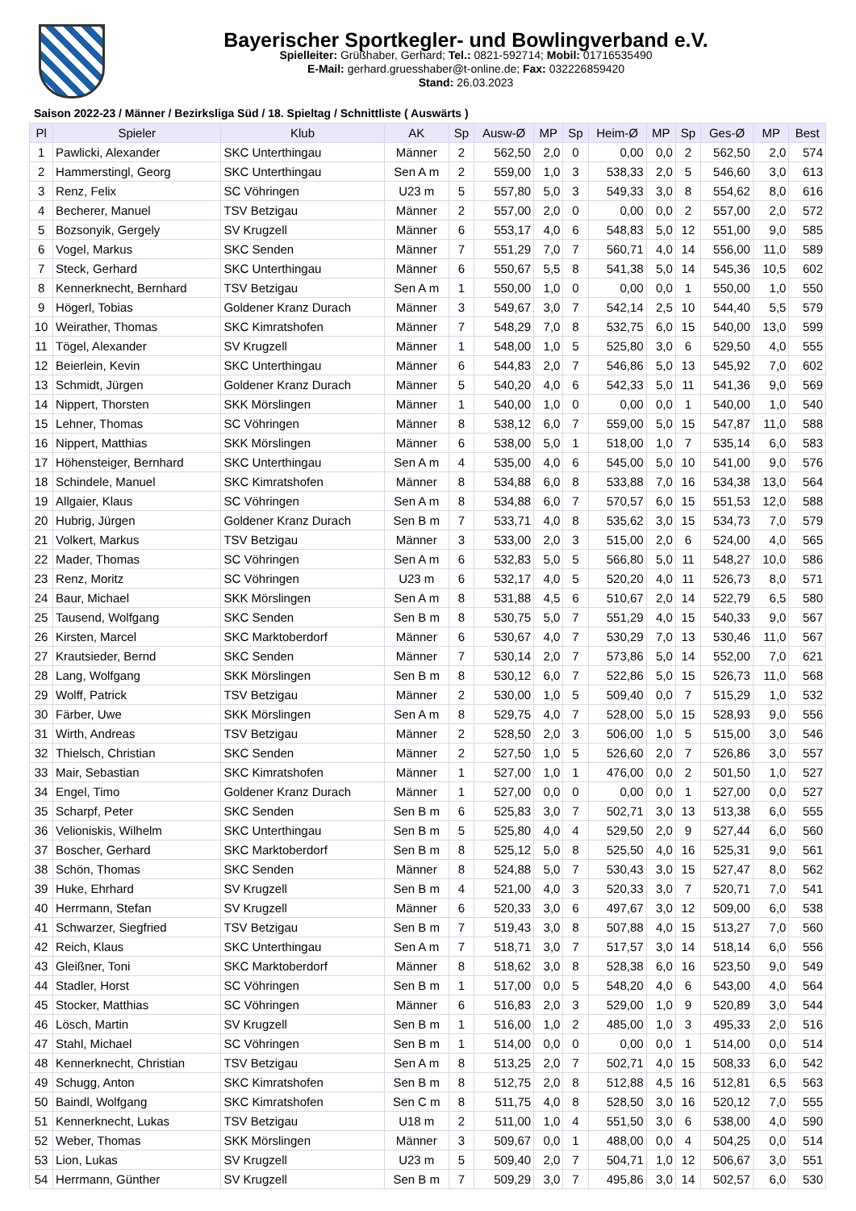Bayerischer Sportkegler- und Bowlingverband e.V.
Spielleiter: Grüßhaber, Gerhard; Tel.: 0821-592714; Mobil: 01716535490
E-Mail: gerhard.gruesshaber@t-online.de; Fax: 032226859420
Stand: 26.03.2023
Saison 2022-23 / Männer / Bezirksliga Süd / 18. Spieltag / Schnittliste ( Auswärts )
| Pl | Spieler | Klub | AK | Sp | Ausw-Ø | MP | Sp | Heim-Ø | MP | Sp | Ges-Ø | MP | Best |
| --- | --- | --- | --- | --- | --- | --- | --- | --- | --- | --- | --- | --- | --- |
| 1 | Pawlicki, Alexander | SKC Unterthingau | Männer | 2 | 562,50 | 2,0 | 0 | 0,00 | 0,0 | 2 | 562,50 | 2,0 | 574 |
| 2 | Hammerstingl, Georg | SKC Unterthingau | Sen A m | 2 | 559,00 | 1,0 | 3 | 538,33 | 2,0 | 5 | 546,60 | 3,0 | 613 |
| 3 | Renz, Felix | SC Vöhringen | U23 m | 5 | 557,80 | 5,0 | 3 | 549,33 | 3,0 | 8 | 554,62 | 8,0 | 616 |
| 4 | Becherer, Manuel | TSV Betzigau | Männer | 2 | 557,00 | 2,0 | 0 | 0,00 | 0,0 | 2 | 557,00 | 2,0 | 572 |
| 5 | Bozsonyik, Gergely | SV Krugzell | Männer | 6 | 553,17 | 4,0 | 6 | 548,83 | 5,0 | 12 | 551,00 | 9,0 | 585 |
| 6 | Vogel, Markus | SKC Senden | Männer | 7 | 551,29 | 7,0 | 7 | 560,71 | 4,0 | 14 | 556,00 | 11,0 | 589 |
| 7 | Steck, Gerhard | SKC Unterthingau | Männer | 6 | 550,67 | 5,5 | 8 | 541,38 | 5,0 | 14 | 545,36 | 10,5 | 602 |
| 8 | Kennerknecht, Bernhard | TSV Betzigau | Sen A m | 1 | 550,00 | 1,0 | 0 | 0,00 | 0,0 | 1 | 550,00 | 1,0 | 550 |
| 9 | Högerl, Tobias | Goldener Kranz Durach | Männer | 3 | 549,67 | 3,0 | 7 | 542,14 | 2,5 | 10 | 544,40 | 5,5 | 579 |
| 10 | Weirather, Thomas | SKC Kimratshofen | Männer | 7 | 548,29 | 7,0 | 8 | 532,75 | 6,0 | 15 | 540,00 | 13,0 | 599 |
| 11 | Tögel, Alexander | SV Krugzell | Männer | 1 | 548,00 | 1,0 | 5 | 525,80 | 3,0 | 6 | 529,50 | 4,0 | 555 |
| 12 | Beierlein, Kevin | SKC Unterthingau | Männer | 6 | 544,83 | 2,0 | 7 | 546,86 | 5,0 | 13 | 545,92 | 7,0 | 602 |
| 13 | Schmidt, Jürgen | Goldener Kranz Durach | Männer | 5 | 540,20 | 4,0 | 6 | 542,33 | 5,0 | 11 | 541,36 | 9,0 | 569 |
| 14 | Nippert, Thorsten | SKK Mörslingen | Männer | 1 | 540,00 | 1,0 | 0 | 0,00 | 0,0 | 1 | 540,00 | 1,0 | 540 |
| 15 | Lehner, Thomas | SC Vöhringen | Männer | 8 | 538,12 | 6,0 | 7 | 559,00 | 5,0 | 15 | 547,87 | 11,0 | 588 |
| 16 | Nippert, Matthias | SKK Mörslingen | Männer | 6 | 538,00 | 5,0 | 1 | 518,00 | 1,0 | 7 | 535,14 | 6,0 | 583 |
| 17 | Höhensteiger, Bernhard | SKC Unterthingau | Sen A m | 4 | 535,00 | 4,0 | 6 | 545,00 | 5,0 | 10 | 541,00 | 9,0 | 576 |
| 18 | Schindele, Manuel | SKC Kimratshofen | Männer | 8 | 534,88 | 6,0 | 8 | 533,88 | 7,0 | 16 | 534,38 | 13,0 | 564 |
| 19 | Allgaier, Klaus | SC Vöhringen | Sen A m | 8 | 534,88 | 6,0 | 7 | 570,57 | 6,0 | 15 | 551,53 | 12,0 | 588 |
| 20 | Hubrig, Jürgen | Goldener Kranz Durach | Sen B m | 7 | 533,71 | 4,0 | 8 | 535,62 | 3,0 | 15 | 534,73 | 7,0 | 579 |
| 21 | Volkert, Markus | TSV Betzigau | Männer | 3 | 533,00 | 2,0 | 3 | 515,00 | 2,0 | 6 | 524,00 | 4,0 | 565 |
| 22 | Mader, Thomas | SC Vöhringen | Sen A m | 6 | 532,83 | 5,0 | 5 | 566,80 | 5,0 | 11 | 548,27 | 10,0 | 586 |
| 23 | Renz, Moritz | SC Vöhringen | U23 m | 6 | 532,17 | 4,0 | 5 | 520,20 | 4,0 | 11 | 526,73 | 8,0 | 571 |
| 24 | Baur, Michael | SKK Mörslingen | Sen A m | 8 | 531,88 | 4,5 | 6 | 510,67 | 2,0 | 14 | 522,79 | 6,5 | 580 |
| 25 | Tausend, Wolfgang | SKC Senden | Sen B m | 8 | 530,75 | 5,0 | 7 | 551,29 | 4,0 | 15 | 540,33 | 9,0 | 567 |
| 26 | Kirsten, Marcel | SKC Marktoberdorf | Männer | 6 | 530,67 | 4,0 | 7 | 530,29 | 7,0 | 13 | 530,46 | 11,0 | 567 |
| 27 | Krautsieder, Bernd | SKC Senden | Männer | 7 | 530,14 | 2,0 | 7 | 573,86 | 5,0 | 14 | 552,00 | 7,0 | 621 |
| 28 | Lang, Wolfgang | SKK Mörslingen | Sen B m | 8 | 530,12 | 6,0 | 7 | 522,86 | 5,0 | 15 | 526,73 | 11,0 | 568 |
| 29 | Wolff, Patrick | TSV Betzigau | Männer | 2 | 530,00 | 1,0 | 5 | 509,40 | 0,0 | 7 | 515,29 | 1,0 | 532 |
| 30 | Färber, Uwe | SKK Mörslingen | Sen A m | 8 | 529,75 | 4,0 | 7 | 528,00 | 5,0 | 15 | 528,93 | 9,0 | 556 |
| 31 | Wirth, Andreas | TSV Betzigau | Männer | 2 | 528,50 | 2,0 | 3 | 506,00 | 1,0 | 5 | 515,00 | 3,0 | 546 |
| 32 | Thielsch, Christian | SKC Senden | Männer | 2 | 527,50 | 1,0 | 5 | 526,60 | 2,0 | 7 | 526,86 | 3,0 | 557 |
| 33 | Mair, Sebastian | SKC Kimratshofen | Männer | 1 | 527,00 | 1,0 | 1 | 476,00 | 0,0 | 2 | 501,50 | 1,0 | 527 |
| 34 | Engel, Timo | Goldener Kranz Durach | Männer | 1 | 527,00 | 0,0 | 0 | 0,00 | 0,0 | 1 | 527,00 | 0,0 | 527 |
| 35 | Scharpf, Peter | SKC Senden | Sen B m | 6 | 525,83 | 3,0 | 7 | 502,71 | 3,0 | 13 | 513,38 | 6,0 | 555 |
| 36 | Velioniskis, Wilhelm | SKC Unterthingau | Sen B m | 5 | 525,80 | 4,0 | 4 | 529,50 | 2,0 | 9 | 527,44 | 6,0 | 560 |
| 37 | Boscher, Gerhard | SKC Marktoberdorf | Sen B m | 8 | 525,12 | 5,0 | 8 | 525,50 | 4,0 | 16 | 525,31 | 9,0 | 561 |
| 38 | Schön, Thomas | SKC Senden | Männer | 8 | 524,88 | 5,0 | 7 | 530,43 | 3,0 | 15 | 527,47 | 8,0 | 562 |
| 39 | Huke, Ehrhard | SV Krugzell | Sen B m | 4 | 521,00 | 4,0 | 3 | 520,33 | 3,0 | 7 | 520,71 | 7,0 | 541 |
| 40 | Herrmann, Stefan | SV Krugzell | Männer | 6 | 520,33 | 3,0 | 6 | 497,67 | 3,0 | 12 | 509,00 | 6,0 | 538 |
| 41 | Schwarzer, Siegfried | TSV Betzigau | Sen B m | 7 | 519,43 | 3,0 | 8 | 507,88 | 4,0 | 15 | 513,27 | 7,0 | 560 |
| 42 | Reich, Klaus | SKC Unterthingau | Sen A m | 7 | 518,71 | 3,0 | 7 | 517,57 | 3,0 | 14 | 518,14 | 6,0 | 556 |
| 43 | Gleißner, Toni | SKC Marktoberdorf | Männer | 8 | 518,62 | 3,0 | 8 | 528,38 | 6,0 | 16 | 523,50 | 9,0 | 549 |
| 44 | Stadler, Horst | SC Vöhringen | Sen B m | 1 | 517,00 | 0,0 | 5 | 548,20 | 4,0 | 6 | 543,00 | 4,0 | 564 |
| 45 | Stocker, Matthias | SC Vöhringen | Männer | 6 | 516,83 | 2,0 | 3 | 529,00 | 1,0 | 9 | 520,89 | 3,0 | 544 |
| 46 | Lösch, Martin | SV Krugzell | Sen B m | 1 | 516,00 | 1,0 | 2 | 485,00 | 1,0 | 3 | 495,33 | 2,0 | 516 |
| 47 | Stahl, Michael | SC Vöhringen | Sen B m | 1 | 514,00 | 0,0 | 0 | 0,00 | 0,0 | 1 | 514,00 | 0,0 | 514 |
| 48 | Kennerknecht, Christian | TSV Betzigau | Sen A m | 8 | 513,25 | 2,0 | 7 | 502,71 | 4,0 | 15 | 508,33 | 6,0 | 542 |
| 49 | Schugg, Anton | SKC Kimratshofen | Sen B m | 8 | 512,75 | 2,0 | 8 | 512,88 | 4,5 | 16 | 512,81 | 6,5 | 563 |
| 50 | Baindl, Wolfgang | SKC Kimratshofen | Sen C m | 8 | 511,75 | 4,0 | 8 | 528,50 | 3,0 | 16 | 520,12 | 7,0 | 555 |
| 51 | Kennerknecht, Lukas | TSV Betzigau | U18 m | 2 | 511,00 | 1,0 | 4 | 551,50 | 3,0 | 6 | 538,00 | 4,0 | 590 |
| 52 | Weber, Thomas | SKK Mörslingen | Männer | 3 | 509,67 | 0,0 | 1 | 488,00 | 0,0 | 4 | 504,25 | 0,0 | 514 |
| 53 | Lion, Lukas | SV Krugzell | U23 m | 5 | 509,40 | 2,0 | 7 | 504,71 | 1,0 | 12 | 506,67 | 3,0 | 551 |
| 54 | Herrmann, Günther | SV Krugzell | Sen B m | 7 | 509,29 | 3,0 | 7 | 495,86 | 3,0 | 14 | 502,57 | 6,0 | 530 |